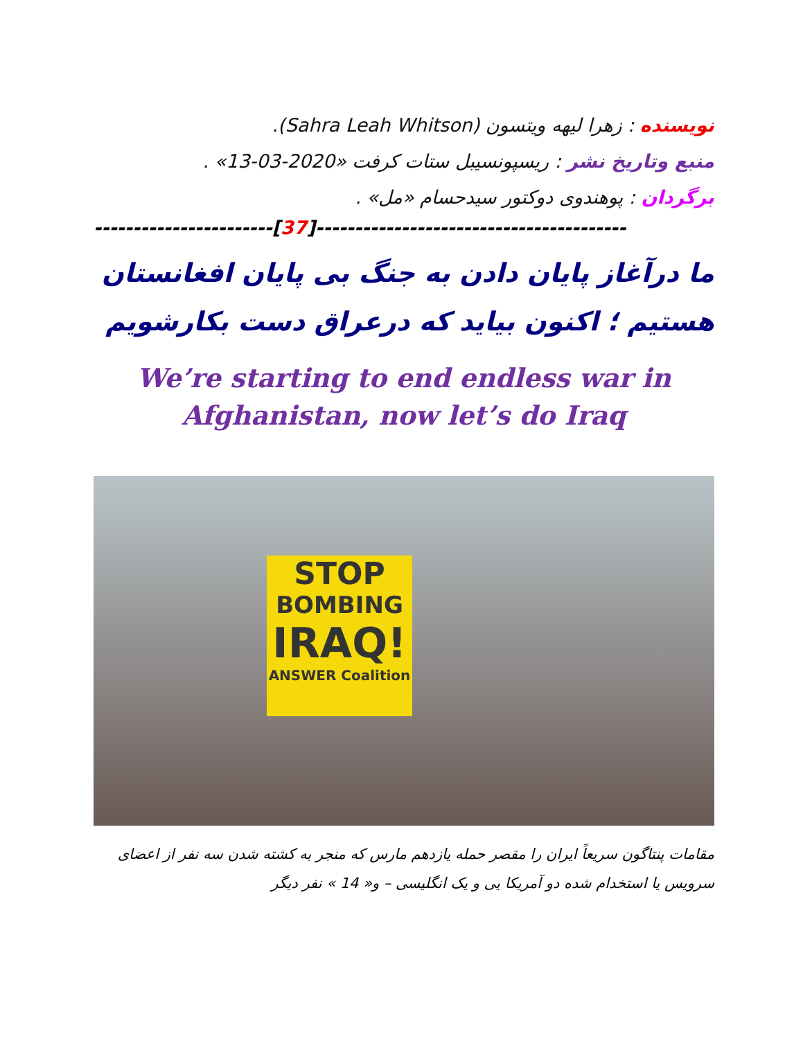نویسنده : زهرا لیهه ویتسون (Sahra Leah Whitson).
منبع وتاریخ نشر : ریسپونسیبل ستات کرفت «2020-03-13» .
برگردان : پوهندوی دوکتور سیدحسام «مل» .
-----------------------[37]----------------------------------------
ما درآغاز پایان دادن به جنگ بی پایان افغانستان هستیم ؛ اکنون بیاید که درعراق دست بکارشویم
We’re starting to end endless war in
Afghanistan, now let’s do Iraq
STOP
BOMBING
IRAQ!
ANSWER Coalition
مقامات پنتاگون سریعاً ایران را مقصر حمله یازدهم مارس که منجر به کشته شدن سه نفر از اعضای سرویس یا استخدام شده دو آمریکا یی و یک انگلیسی – و« 14 » نفر دیگر